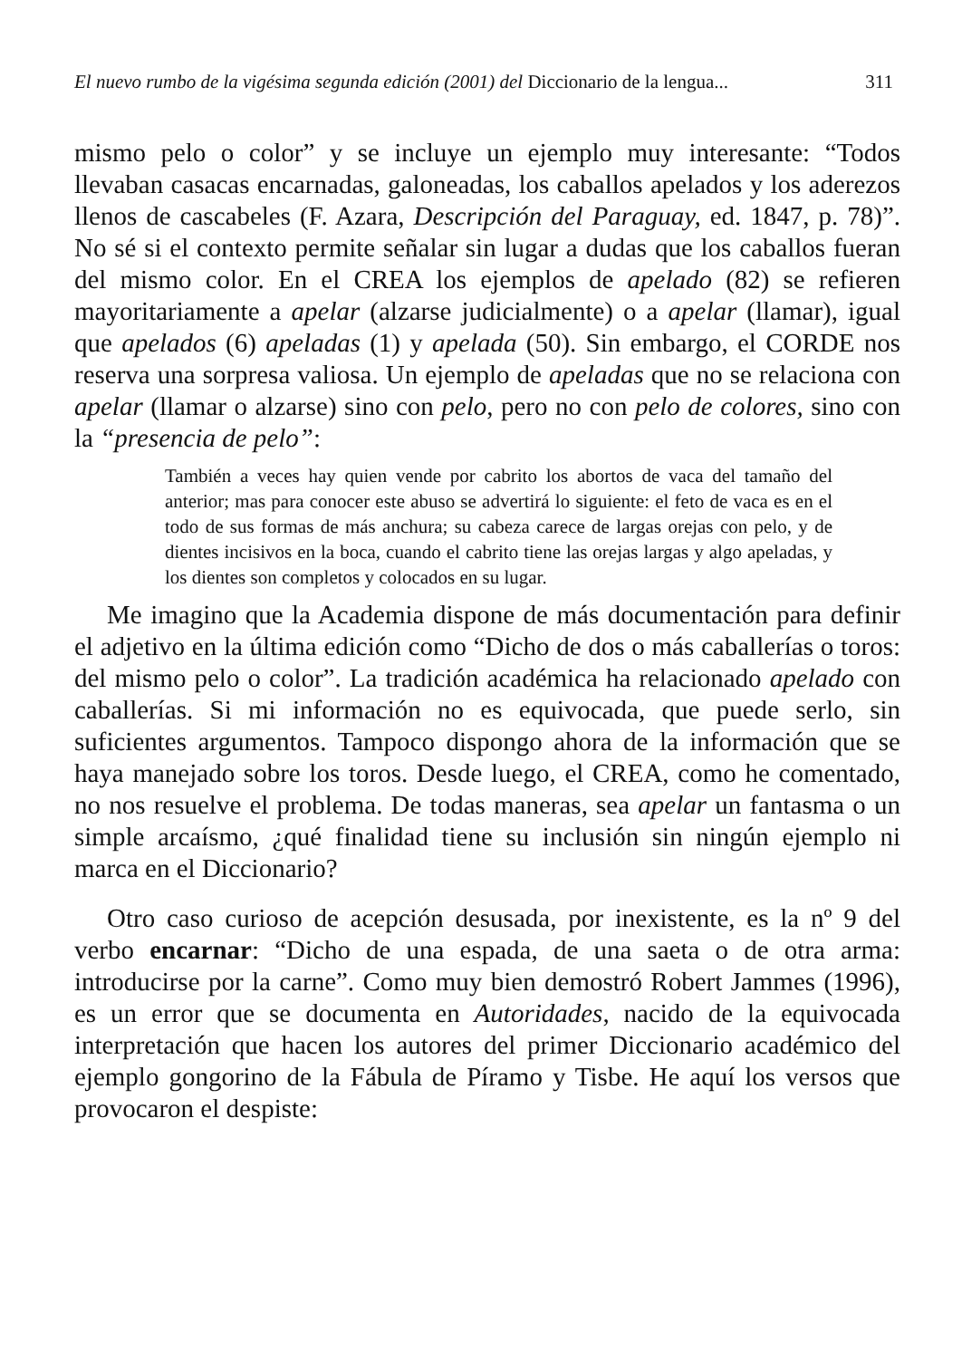El nuevo rumbo de la vigésima segunda edición (2001) del Diccionario de la lengua... 311
mismo pelo o color” y se incluye un ejemplo muy interesante: “Todos llevaban casacas encarnadas, galoneadas, los caballos apelados y los aderezos llenos de cascabeles (F. Azara, Descripción del Paraguay, ed. 1847, p. 78)”. No sé si el contexto permite señalar sin lugar a dudas que los caballos fueran del mismo color. En el CREA los ejemplos de apelado (82) se refieren mayoritariamente a apelar (alzarse judicialmente) o a apelar (llamar), igual que apelados (6) apeladas (1) y apelada (50). Sin embargo, el CORDE nos reserva una sorpresa valiosa. Un ejemplo de apeladas que no se relaciona con apelar (llamar o alzarse) sino con pelo, pero no con pelo de colores, sino con la “presencia de pelo”:
También a veces hay quien vende por cabrito los abortos de vaca del tamaño del anterior; mas para conocer este abuso se advertirá lo siguiente: el feto de vaca es en el todo de sus formas de más anchura; su cabeza carece de largas orejas con pelo, y de dientes incisivos en la boca, cuando el cabrito tiene las orejas largas y algo apeladas, y los dientes son completos y colocados en su lugar.
Me imagino que la Academia dispone de más documentación para definir el adjetivo en la última edición como “Dicho de dos o más caballerías o toros: del mismo pelo o color”. La tradición académica ha relacionado apelado con caballerías. Si mi información no es equivocada, que puede serlo, sin suficientes argumentos. Tampoco dispongo ahora de la información que se haya manejado sobre los toros. Desde luego, el CREA, como he comentado, no nos resuelve el problema. De todas maneras, sea apelar un fantasma o un simple arcaísmo, ¿qué finalidad tiene su inclusión sin ningún ejemplo ni marca en el Diccionario?
Otro caso curioso de acepción desusada, por inexistente, es la nº 9 del verbo encarnar: “Dicho de una espada, de una saeta o de otra arma: introducirse por la carne”. Como muy bien demostró Robert Jammes (1996), es un error que se documenta en Autoridades, nacido de la equivocada interpretación que hacen los autores del primer Diccionario académico del ejemplo gongorino de la Fábula de Píramo y Tisbe. He aquí los versos que provocaron el despiste: